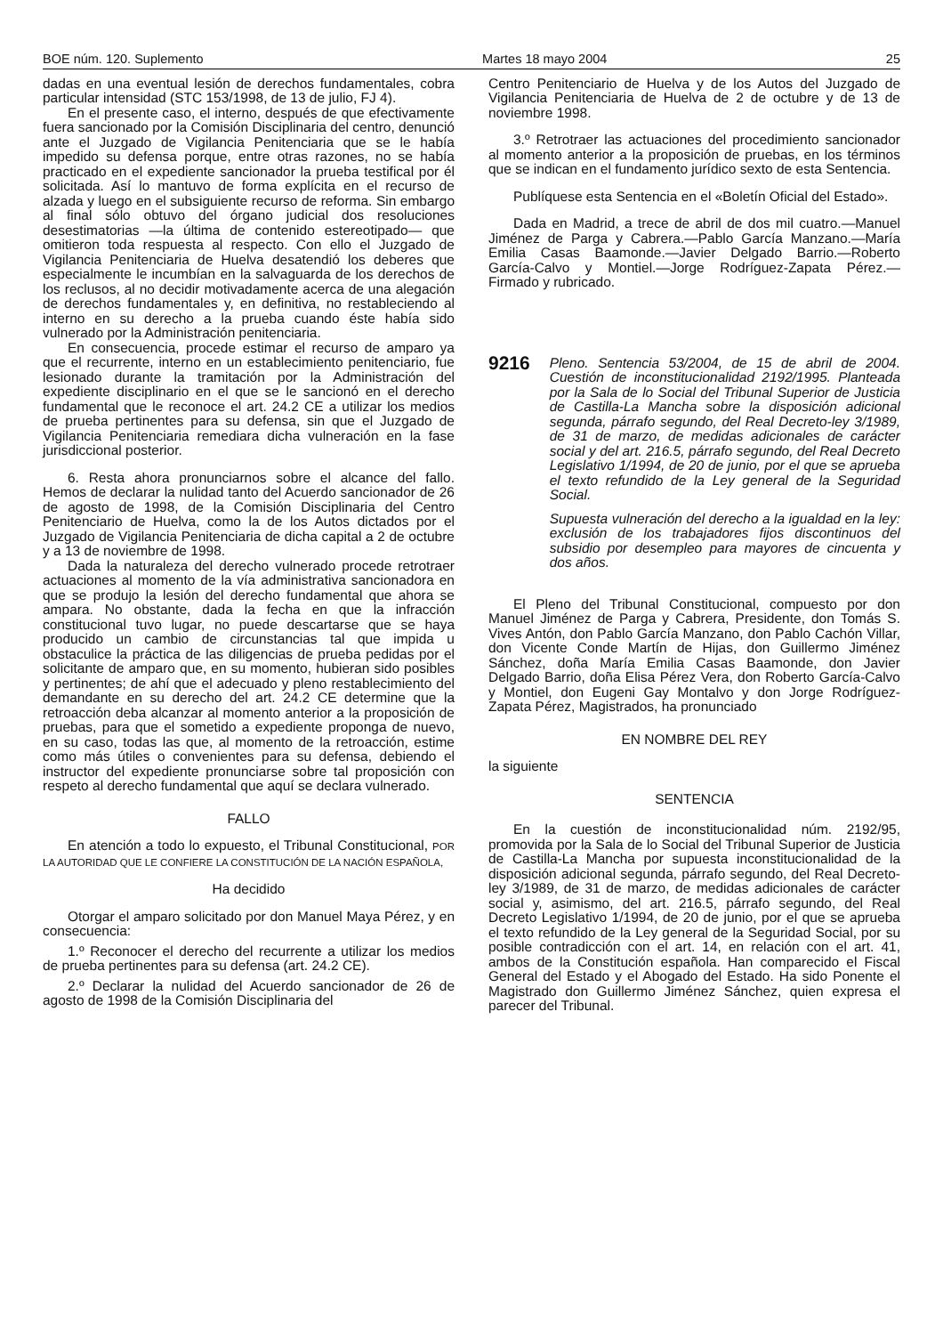BOE núm. 120. Suplemento Martes 18 mayo 2004 25
dadas en una eventual lesión de derechos fundamentales, cobra particular intensidad (STC 153/1998, de 13 de julio, FJ 4).
En el presente caso, el interno, después de que efectivamente fuera sancionado por la Comisión Disciplinaria del centro, denunció ante el Juzgado de Vigilancia Penitenciaria que se le había impedido su defensa porque, entre otras razones, no se había practicado en el expediente sancionador la prueba testifical por él solicitada. Así lo mantuvo de forma explícita en el recurso de alzada y luego en el subsiguiente recurso de reforma. Sin embargo al final sólo obtuvo del órgano judicial dos resoluciones desestimatorias —la última de contenido estereotipado— que omitieron toda respuesta al respecto. Con ello el Juzgado de Vigilancia Penitenciaria de Huelva desatendió los deberes que especialmente le incumbían en la salvaguarda de los derechos de los reclusos, al no decidir motivadamente acerca de una alegación de derechos fundamentales y, en definitiva, no restableciendo al interno en su derecho a la prueba cuando éste había sido vulnerado por la Administración penitenciaria.
En consecuencia, procede estimar el recurso de amparo ya que el recurrente, interno en un establecimiento penitenciario, fue lesionado durante la tramitación por la Administración del expediente disciplinario en el que se le sancionó en el derecho fundamental que le reconoce el art. 24.2 CE a utilizar los medios de prueba pertinentes para su defensa, sin que el Juzgado de Vigilancia Penitenciaria remediara dicha vulneración en la fase jurisdiccional posterior.
6. Resta ahora pronunciarnos sobre el alcance del fallo. Hemos de declarar la nulidad tanto del Acuerdo sancionador de 26 de agosto de 1998, de la Comisión Disciplinaria del Centro Penitenciario de Huelva, como la de los Autos dictados por el Juzgado de Vigilancia Penitenciaria de dicha capital a 2 de octubre y a 13 de noviembre de 1998.
Dada la naturaleza del derecho vulnerado procede retrotraer actuaciones al momento de la vía administrativa sancionadora en que se produjo la lesión del derecho fundamental que ahora se ampara. No obstante, dada la fecha en que la infracción constitucional tuvo lugar, no puede descartarse que se haya producido un cambio de circunstancias tal que impida u obstaculice la práctica de las diligencias de prueba pedidas por el solicitante de amparo que, en su momento, hubieran sido posibles y pertinentes; de ahí que el adecuado y pleno restablecimiento del demandante en su derecho del art. 24.2 CE determine que la retroacción deba alcanzar al momento anterior a la proposición de pruebas, para que el sometido a expediente proponga de nuevo, en su caso, todas las que, al momento de la retroacción, estime como más útiles o convenientes para su defensa, debiendo el instructor del expediente pronunciarse sobre tal proposición con respeto al derecho fundamental que aquí se declara vulnerado.
FALLO
En atención a todo lo expuesto, el Tribunal Constitucional, POR LA AUTORIDAD QUE LE CONFIERE LA CONSTITUCIÓN DE LA NACIÓN ESPAÑOLA,
Ha decidido
Otorgar el amparo solicitado por don Manuel Maya Pérez, y en consecuencia:
1.º Reconocer el derecho del recurrente a utilizar los medios de prueba pertinentes para su defensa (art. 24.2 CE).
2.º Declarar la nulidad del Acuerdo sancionador de 26 de agosto de 1998 de la Comisión Disciplinaria del
Centro Penitenciario de Huelva y de los Autos del Juzgado de Vigilancia Penitenciaria de Huelva de 2 de octubre y de 13 de noviembre 1998.
3.º Retrotraer las actuaciones del procedimiento sancionador al momento anterior a la proposición de pruebas, en los términos que se indican en el fundamento jurídico sexto de esta Sentencia.
Publíquese esta Sentencia en el «Boletín Oficial del Estado».
Dada en Madrid, a trece de abril de dos mil cuatro.—Manuel Jiménez de Parga y Cabrera.—Pablo García Manzano.—María Emilia Casas Baamonde.—Javier Delgado Barrio.—Roberto García-Calvo y Montiel.—Jorge Rodríguez-Zapata Pérez.—Firmado y rubricado.
9216
Pleno. Sentencia 53/2004, de 15 de abril de 2004. Cuestión de inconstitucionalidad 2192/1995. Planteada por la Sala de lo Social del Tribunal Superior de Justicia de Castilla-La Mancha sobre la disposición adicional segunda, párrafo segundo, del Real Decreto-ley 3/1989, de 31 de marzo, de medidas adicionales de carácter social y del art. 216.5, párrafo segundo, del Real Decreto Legislativo 1/1994, de 20 de junio, por el que se aprueba el texto refundido de la Ley general de la Seguridad Social.
Supuesta vulneración del derecho a la igualdad en la ley: exclusión de los trabajadores fijos discontinuos del subsidio por desempleo para mayores de cincuenta y dos años.
El Pleno del Tribunal Constitucional, compuesto por don Manuel Jiménez de Parga y Cabrera, Presidente, don Tomás S. Vives Antón, don Pablo García Manzano, don Pablo Cachón Villar, don Vicente Conde Martín de Hijas, don Guillermo Jiménez Sánchez, doña María Emilia Casas Baamonde, don Javier Delgado Barrio, doña Elisa Pérez Vera, don Roberto García-Calvo y Montiel, don Eugeni Gay Montalvo y don Jorge Rodríguez-Zapata Pérez, Magistrados, ha pronunciado
EN NOMBRE DEL REY
la siguiente
SENTENCIA
En la cuestión de inconstitucionalidad núm. 2192/95, promovida por la Sala de lo Social del Tribunal Superior de Justicia de Castilla-La Mancha por supuesta inconstitucionalidad de la disposición adicional segunda, párrafo segundo, del Real Decreto-ley 3/1989, de 31 de marzo, de medidas adicionales de carácter social y, asimismo, del art. 216.5, párrafo segundo, del Real Decreto Legislativo 1/1994, de 20 de junio, por el que se aprueba el texto refundido de la Ley general de la Seguridad Social, por su posible contradicción con el art. 14, en relación con el art. 41, ambos de la Constitución española. Han comparecido el Fiscal General del Estado y el Abogado del Estado. Ha sido Ponente el Magistrado don Guillermo Jiménez Sánchez, quien expresa el parecer del Tribunal.